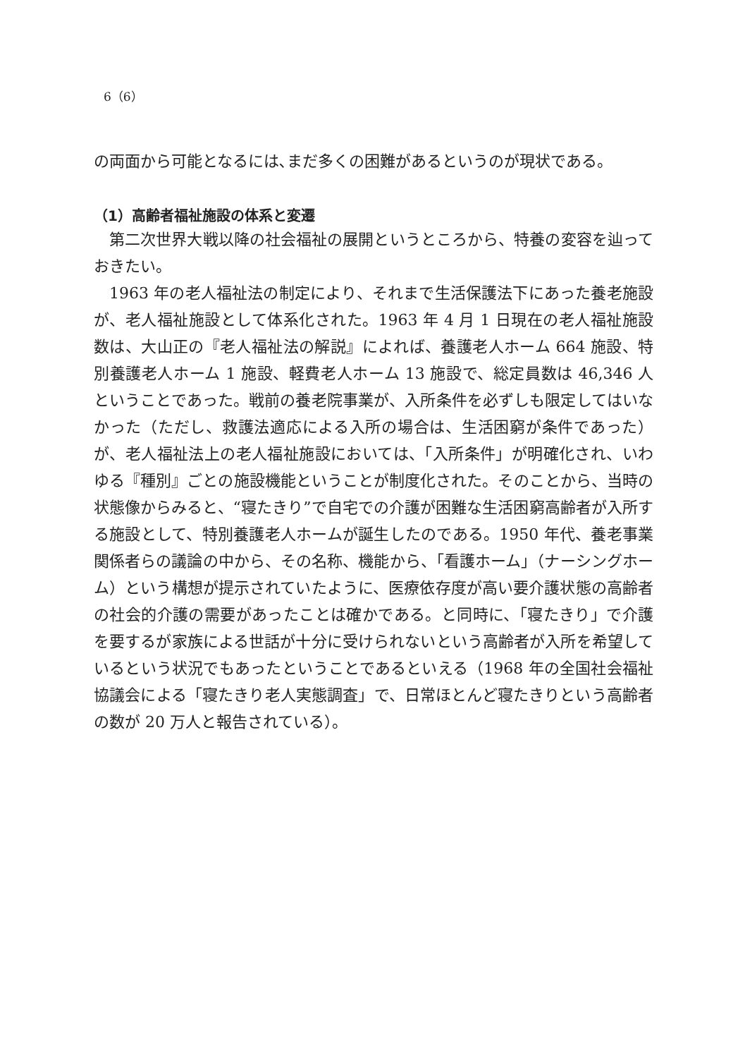6（6）
の両面から可能となるには､まだ多くの困難があるというのが現状である。
（1）高齢者福祉施設の体系と変遷
第二次世界大戦以降の社会福祉の展開というところから、特養の変容を辿っておきたい。
1963 年の老人福祉法の制定により、それまで生活保護法下にあった養老施設が、老人福祉施設として体系化された。1963 年 4 月 1 日現在の老人福祉施設数は、大山正の『老人福祉法の解説』によれば、養護老人ホーム 664 施設、特別養護老人ホーム 1 施設、軽費老人ホーム 13 施設で、総定員数は 46,346 人ということであった。戦前の養老院事業が、入所条件を必ずしも限定してはいなかった（ただし、救護法適応による入所の場合は、生活困窮が条件であった）が、老人福祉法上の老人福祉施設においては、「入所条件」が明確化され、いわゆる『種別』ごとの施設機能ということが制度化された。そのことから、当時の状態像からみると、“寝たきり”で自宅での介護が困難な生活困窮高齢者が入所する施設として、特別養護老人ホームが誕生したのである。1950 年代、養老事業関係者らの議論の中から、その名称、機能から、「看護ホーム」（ナーシングホーム）という構想が提示されていたように、医療依存度が高い要介護状態の高齢者の社会的介護の需要があったことは確かである。と同時に、「寝たきり」で介護を要するが家族による世話が十分に受けられないという高齢者が入所を希望しているという状況でもあったということであるといえる（1968 年の全国社会福祉協議会による「寝たきり老人実態調査」で、日常ほとんど寝たきりという高齢者の数が 20 万人と報告されている）。